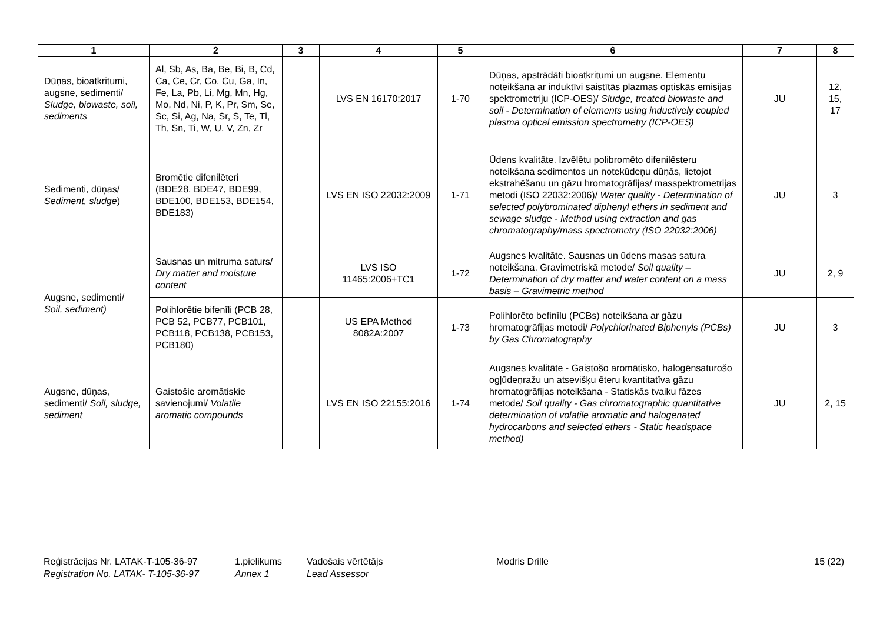| 1 | 2 | 3 | 4 | 5 | 6 | 7 | 8 |
| --- | --- | --- | --- | --- | --- | --- | --- |
| Dūņas, bioatkritumi, augsne, sedimenti/ Sludge, biowaste, soil, sediments | Al, Sb, As, Ba, Be, Bi, B, Cd, Ca, Ce, Cr, Co, Cu, Ga, In, Fe, La, Pb, Li, Mg, Mn, Hg, Mo, Nd, Ni, P, K, Pr, Sm, Se, Sc, Si, Ag, Na, Sr, S, Te, Tl, Th, Sn, Ti, W, U, V, Zn, Zr | | LVS EN 16170:2017 | 1-70 | Dūņas, apstrādāti bioatkritumi un augsne. Elementu noteikšana ar induktīvi saistītās plazmas optiskās emisijas spektrometriju (ICP-OES)/ Sludge, treated biowaste and soil - Determination of elements using inductively coupled plasma optical emission spectrometry (ICP-OES) | JU | 12, 15, 17 |
| Sedimenti, dūņas/ Sediment, sludge ) | Bromētie difenilēteri (BDE28, BDE47, BDE99, BDE100, BDE153, BDE154, BDE183) | | LVS EN ISO 22032:2009 | 1-71 | Ūdens kvalitāte. Izvēlētu polibromēto difenilēsteru noteikšana sedimentos un notekūdeņu dūņās, lietojot ekstrahēšanu un gāzu hromatogrāfijas/ masspektrometrijas metodi (ISO 22032:2006)/ Water quality - Determination of selected polybrominated diphenyl ethers in sediment and sewage sludge - Method using extraction and gas chromatography/mass spectrometry (ISO 22032:2006) | JU | 3 |
| Augsne, sedimenti/ Soil, sediment) | Sausnas un mitruma saturs/ Dry matter and moisture content | | LVS ISO 11465:2006+TC1 | 1-72 | Augsnes kvalitāte. Sausnas un ūdens masas satura noteikšana. Gravimetriskā metode/ Soil quality – Determination of dry matter and water content on a mass basis – Gravimetric method | JU | 2, 9 |
| | Polihlorētie bifenīli (PCB 28, PCB 52, PCB77, PCB101, PCB118, PCB138, PCB153, PCB180) | | US EPA Method 8082A:2007 | 1-73 | Polihlorēto befinīlu (PCBs) noteikšana ar gāzu hromatogrāfijas metodi/ Polychlorinated Biphenyls (PCBs) by Gas Chromatography | JU | 3 |
| Augsne, dūņas, sedimenti/ Soil, sludge, sediment | Gaistošie aromātiskie savienojumi/ Volatile aromatic compounds | | LVS EN ISO 22155:2016 | 1-74 | Augsnes kvalitāte - Gaistošo aromātisko, halogēnsaturošo ogļūdeņražu un atsevišķu ēteru kvantitatīva gāzu hromatogrāfijas noteikšana - Statiskās tvaiku fāzes metode/ Soil quality - Gas chromatographic quantitative determination of volatile aromatic and halogenated hydrocarbons and selected ethers - Static headspace method) | JU | 2, 15 |
Reģistrācijas Nr. LATAK-T-105-36-97
Registration No. LATAK- T-105-36-97
1.pielikums
Annex 1
Vadošais vērtētājs
Lead Assessor
Modris Drille 15 (22)